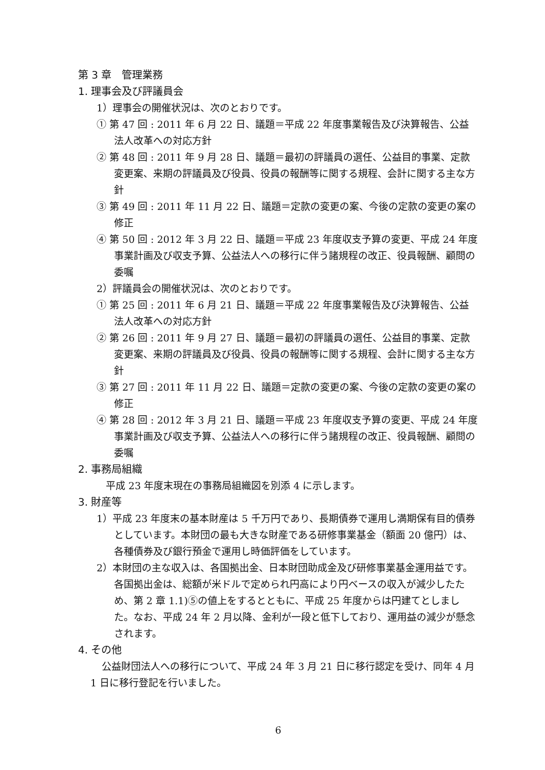第 3 章　管理業務
1. 理事会及び評議員会
1）理事会の開催状況は、次のとおりです。
① 第 47 回 : 2011 年 6 月 22 日、議題＝平成 22 年度事業報告及び決算報告、公益法人改革への対応方針
② 第 48 回 : 2011 年 9 月 28 日、議題＝最初の評議員の選任、公益目的事業、定款変更案、来期の評議員及び役員、役員の報酬等に関する規程、会計に関する主な方針
③ 第 49 回 : 2011 年 11 月 22 日、議題＝定款の変更の案、今後の定款の変更の案の修正
④ 第 50 回 : 2012 年 3 月 22 日、議題＝平成 23 年度収支予算の変更、平成 24 年度事業計画及び収支予算、公益法人への移行に伴う諸規程の改正、役員報酬、顧問の委嘱
2）評議員会の開催状況は、次のとおりです。
① 第 25 回 : 2011 年 6 月 21 日、議題＝平成 22 年度事業報告及び決算報告、公益法人改革への対応方針
② 第 26 回 : 2011 年 9 月 27 日、議題＝最初の評議員の選任、公益目的事業、定款変更案、来期の評議員及び役員、役員の報酬等に関する規程、会計に関する主な方針
③ 第 27 回 : 2011 年 11 月 22 日、議題＝定款の変更の案、今後の定款の変更の案の修正
④ 第 28 回 : 2012 年 3 月 21 日、議題＝平成 23 年度収支予算の変更、平成 24 年度事業計画及び収支予算、公益法人への移行に伴う諸規程の改正、役員報酬、顧問の委嘱
2. 事務局組織
平成 23 年度末現在の事務局組織図を別添 4 に示します。
3. 財産等
1）平成 23 年度末の基本財産は 5 千万円であり、長期債券で運用し満期保有目的債券としています。本財団の最も大きな財産である研修事業基金（額面 20 億円）は、各種債券及び銀行預金で運用し時価評価をしています。
2）本財団の主な収入は、各国拠出金、日本財団助成金及び研修事業基金運用益です。各国拠出金は、総額が米ドルで定められ円高により円ベースの収入が減少したため、第 2 章 1.1)⑤の値上をするとともに、平成 25 年度からは円建てとしました。なお、平成 24 年 2 月以降、金利が一段と低下しており、運用益の減少が懸念されます。
4. その他
公益財団法人への移行について、平成 24 年 3 月 21 日に移行認定を受け、同年 4 月 1 日に移行登記を行いました。
6